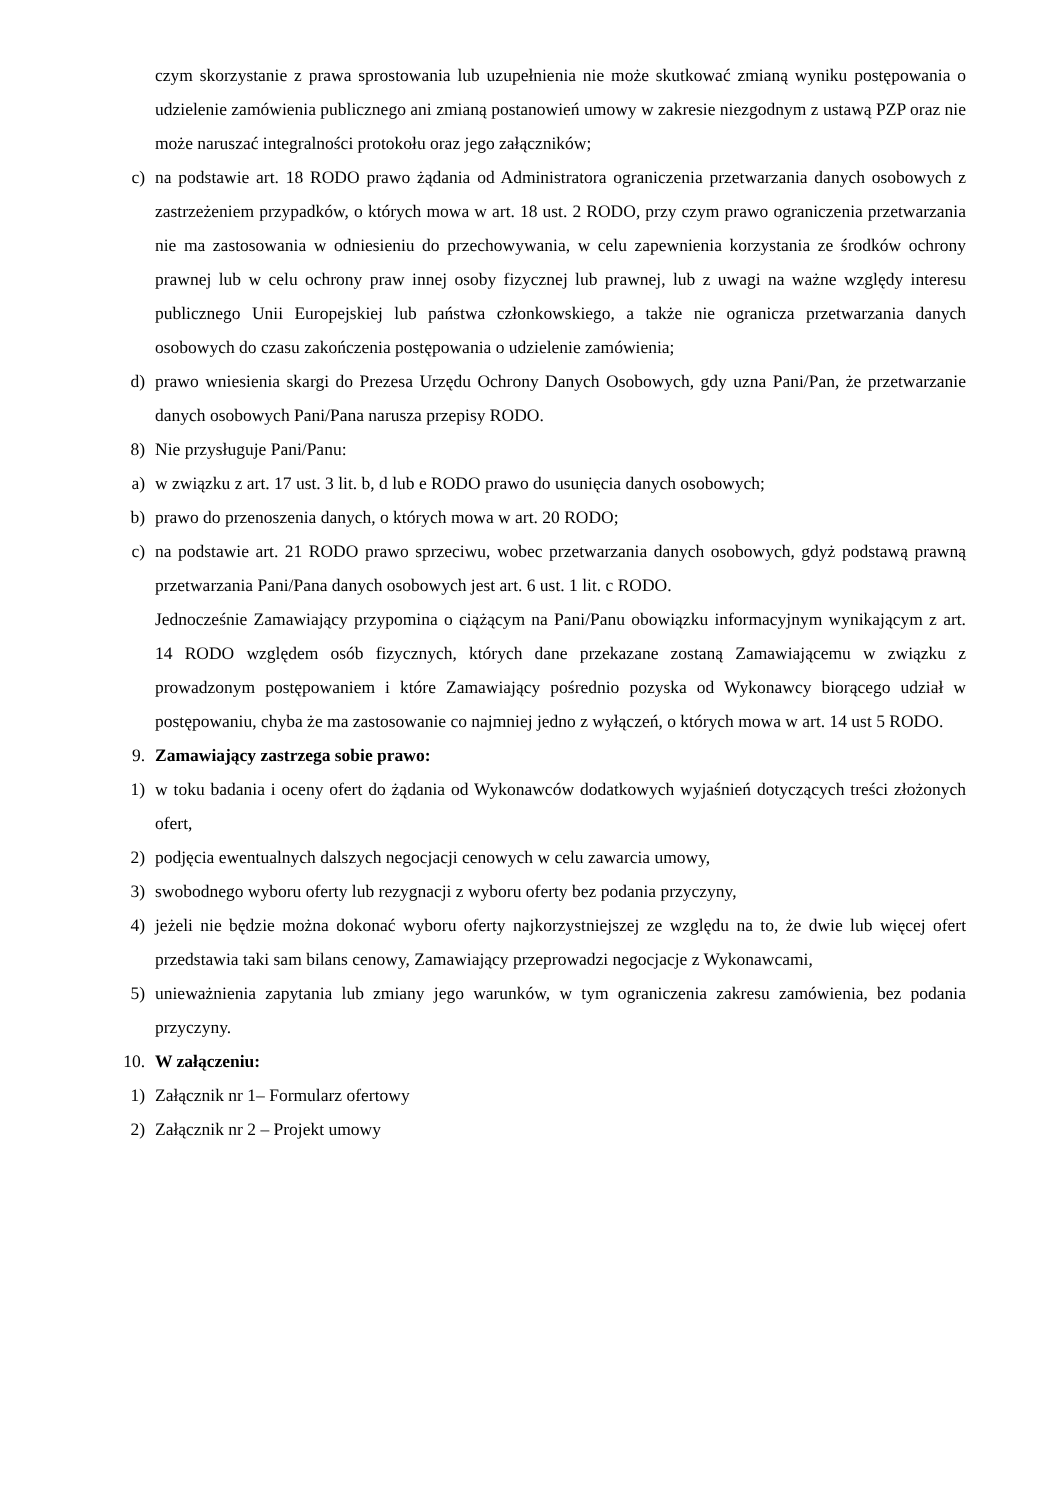czym skorzystanie z prawa sprostowania lub uzupełnienia nie może skutkować zmianą wyniku postępowania o udzielenie zamówienia publicznego ani zmianą postanowień umowy w zakresie niezgodnym z ustawą PZP oraz nie może naruszać integralności protokołu oraz jego załączników;
c) na podstawie art. 18 RODO prawo żądania od Administratora ograniczenia przetwarzania danych osobowych z zastrzeżeniem przypadków, o których mowa w art. 18 ust. 2 RODO, przy czym prawo ograniczenia przetwarzania nie ma zastosowania w odniesieniu do przechowywania, w celu zapewnienia korzystania ze środków ochrony prawnej lub w celu ochrony praw innej osoby fizycznej lub prawnej, lub z uwagi na ważne względy interesu publicznego Unii Europejskiej lub państwa członkowskiego, a także nie ogranicza przetwarzania danych osobowych do czasu zakończenia postępowania o udzielenie zamówienia;
d) prawo wniesienia skargi do Prezesa Urzędu Ochrony Danych Osobowych, gdy uzna Pani/Pan, że przetwarzanie danych osobowych Pani/Pana narusza przepisy RODO.
8) Nie przysługuje Pani/Panu:
a) w związku z art. 17 ust. 3 lit. b, d lub e RODO prawo do usunięcia danych osobowych;
b) prawo do przenoszenia danych, o których mowa w art. 20 RODO;
c) na podstawie art. 21 RODO prawo sprzeciwu, wobec przetwarzania danych osobowych, gdyż podstawą prawną przetwarzania Pani/Pana danych osobowych jest art. 6 ust. 1 lit. c RODO.
Jednocześnie Zamawiający przypomina o ciążącym na Pani/Panu obowiązku informacyjnym wynikającym z art. 14 RODO względem osób fizycznych, których dane przekazane zostaną Zamawiającemu w związku z prowadzonym postępowaniem i które Zamawiający pośrednio pozyska od Wykonawcy biorącego udział w postępowaniu, chyba że ma zastosowanie co najmniej jedno z wyłączeń, o których mowa w art. 14 ust 5 RODO.
9. Zamawiający zastrzega sobie prawo:
1) w toku badania i oceny ofert do żądania od Wykonawców dodatkowych wyjaśnień dotyczących treści złożonych ofert,
2) podjęcia ewentualnych dalszych negocjacji cenowych w celu zawarcia umowy,
3) swobodnego wyboru oferty lub rezygnacji z wyboru oferty bez podania przyczyny,
4) jeżeli nie będzie można dokonać wyboru oferty najkorzystniejszej ze względu na to, że dwie lub więcej ofert przedstawia taki sam bilans cenowy, Zamawiający przeprowadzi negocjacje z Wykonawcami,
5) unieważnienia zapytania lub zmiany jego warunków, w tym ograniczenia zakresu zamówienia, bez podania przyczyny.
10. W załączeniu:
1) Załącznik nr 1– Formularz ofertowy
2) Załącznik nr 2 – Projekt umowy